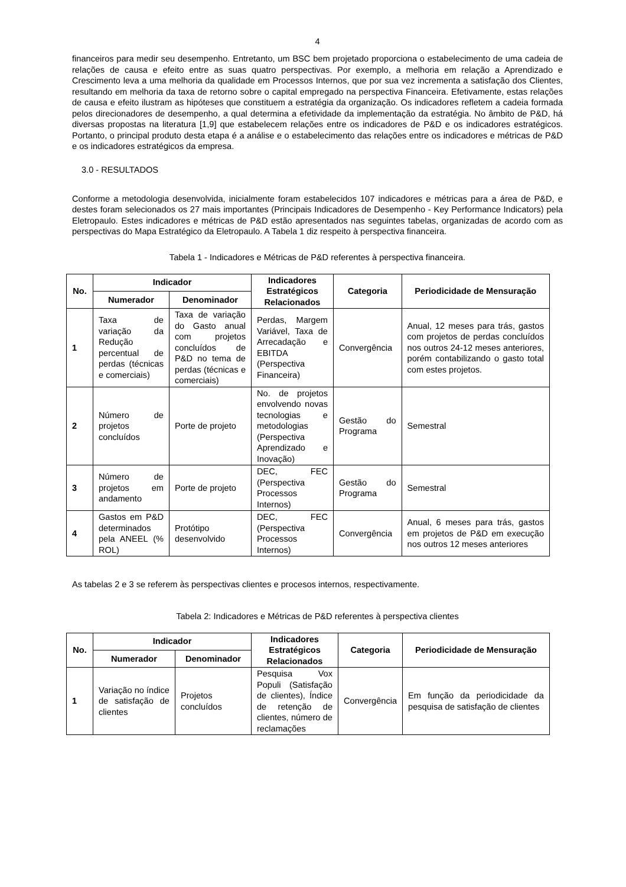4
financeiros para medir seu desempenho. Entretanto, um BSC bem projetado proporciona o estabelecimento de uma cadeia de relações de causa e efeito entre as suas quatro perspectivas. Por exemplo, a melhoria em relação a Aprendizado e Crescimento leva a uma melhoria da qualidade em Processos Internos, que por sua vez incrementa a satisfação dos Clientes, resultando em melhoria da taxa de retorno sobre o capital empregado na perspectiva Financeira. Efetivamente, estas relações de causa e efeito ilustram as hipóteses que constituem a estratégia da organização. Os indicadores refletem a cadeia formada pelos direcionadores de desempenho, a qual determina a efetividade da implementação da estratégia. No âmbito de P&D, há diversas propostas na literatura [1,9] que estabelecem relações entre os indicadores de P&D e os indicadores estratégicos. Portanto, o principal produto desta etapa é a análise e o estabelecimento das relações entre os indicadores e métricas de P&D e os indicadores estratégicos da empresa.
3.0 - RESULTADOS
Conforme a metodologia desenvolvida, inicialmente foram estabelecidos 107 indicadores e métricas para a área de P&D, e destes foram selecionados os 27 mais importantes (Principais Indicadores de Desempenho - Key Performance Indicators) pela Eletropaulo. Estes indicadores e métricas de P&D estão apresentados nas seguintes tabelas, organizadas de acordo com as perspectivas do Mapa Estratégico da Eletropaulo. A Tabela 1 diz respeito à perspectiva financeira.
Tabela 1 - Indicadores e Métricas de P&D referentes à perspectiva financeira.
| No. | Indicador | | Indicadores Estratégicos Relacionados | Categoria | Periodicidade de Mensuração |
| --- | --- | --- | --- | --- | --- |
| | Numerador | Denominador | | | |
| 1 | Taxa de variação da Redução percentual de perdas (técnicas e comerciais) | Taxa de variação do Gasto anual com projetos concluídos de P&D no tema de perdas (técnicas e comerciais) | Perdas, Margem Variável, Taxa de Arrecadação e EBITDA (Perspectiva Financeira) | Convergência | Anual, 12 meses para trás, gastos com projetos de perdas concluídos nos outros 24-12 meses anteriores, porém contabilizando o gasto total com estes projetos. |
| 2 | Número de projetos concluídos | Porte de projeto | No. de projetos envolvendo novas tecnologias e metodologias (Perspectiva Aprendizado e Inovação) | Gestão do Programa | Semestral |
| 3 | Número de projetos em andamento | Porte de projeto | DEC, FEC (Perspectiva Processos Internos) | Gestão do Programa | Semestral |
| 4 | Gastos em P&D determinados pela ANEEL (% ROL) | Protótipo desenvolvido | DEC, FEC (Perspectiva Processos Internos) | Convergência | Anual, 6 meses para trás, gastos em projetos de P&D em execução nos outros 12 meses anteriores |
As tabelas 2 e 3 se referem às perspectivas clientes e procesos internos, respectivamente.
Tabela 2: Indicadores e Métricas de P&D referentes à perspectiva clientes
| No. | Indicador | | Indicadores Estratégicos Relacionados | Categoria | Periodicidade de Mensuração |
| --- | --- | --- | --- | --- | --- |
| | Numerador | Denominador | | | |
| 1 | Variação no índice de satisfação de clientes | Projetos concluídos | Pesquisa Vox Populi (Satisfação de clientes), Índice de retenção de clientes, número de reclamações | Convergência | Em função da periodicidade da pesquisa de satisfação de clientes |